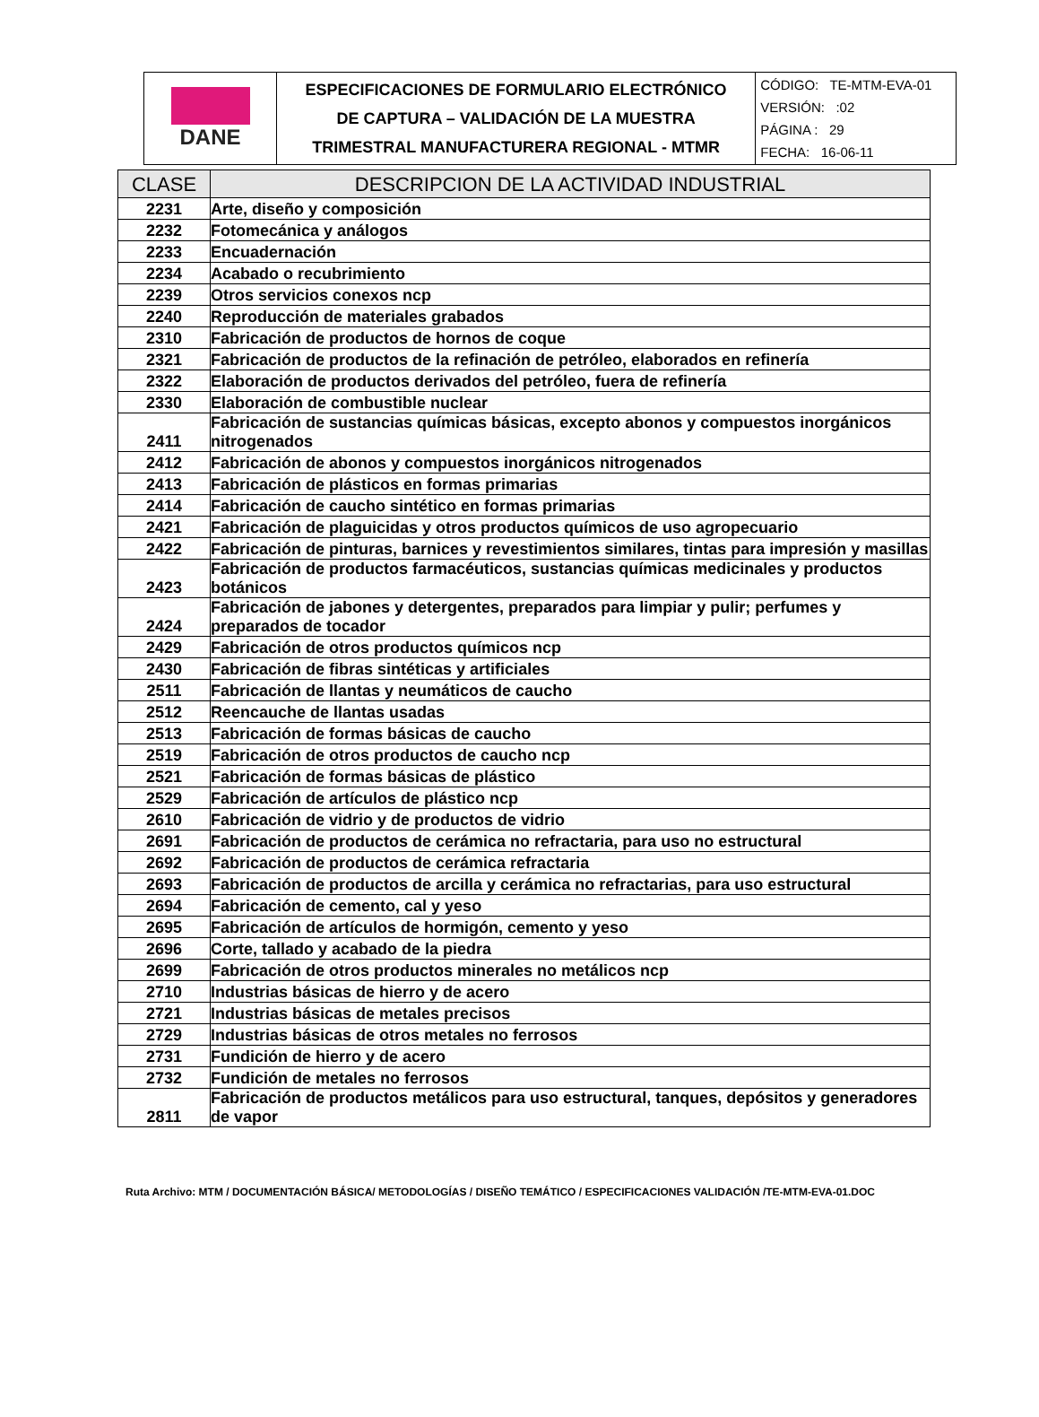| DANE | ESPECIFICACIONES DE FORMULARIO ELECTRÓNICO DE CAPTURA – VALIDACIÓN DE LA MUESTRA TRIMESTRAL MANUFACTURERA REGIONAL - MTMR | CÓDIGO: TE-MTM-EVA-01 VERSIÓN: :02 PÁGINA : 29 FECHA: 16-06-11 |
| CLASE | DESCRIPCION DE LA ACTIVIDAD INDUSTRIAL |
| --- | --- |
| 2231 | Arte, diseño y composición |
| 2232 | Fotomecánica y análogos |
| 2233 | Encuadernación |
| 2234 | Acabado o recubrimiento |
| 2239 | Otros servicios conexos ncp |
| 2240 | Reproducción de materiales grabados |
| 2310 | Fabricación de productos de hornos de coque |
| 2321 | Fabricación de productos de la refinación de petróleo, elaborados en refinería |
| 2322 | Elaboración de productos derivados del petróleo, fuera de refinería |
| 2330 | Elaboración de combustible nuclear |
| 2411 | Fabricación de sustancias químicas básicas, excepto abonos y compuestos inorgánicos nitrogenados |
| 2412 | Fabricación de abonos y compuestos inorgánicos nitrogenados |
| 2413 | Fabricación de plásticos en formas primarias |
| 2414 | Fabricación de caucho sintético en formas primarias |
| 2421 | Fabricación de plaguicidas y otros productos químicos de uso agropecuario |
| 2422 | Fabricación de pinturas, barnices y revestimientos similares, tintas para impresión y masillas |
| 2423 | Fabricación de productos farmacéuticos, sustancias químicas medicinales y productos botánicos |
| 2424 | Fabricación de jabones y detergentes, preparados para limpiar y pulir; perfumes y preparados de tocador |
| 2429 | Fabricación de otros productos químicos ncp |
| 2430 | Fabricación de fibras sintéticas y artificiales |
| 2511 | Fabricación de llantas y neumáticos de caucho |
| 2512 | Reencauche de llantas usadas |
| 2513 | Fabricación de formas básicas de caucho |
| 2519 | Fabricación de otros productos de caucho ncp |
| 2521 | Fabricación de formas básicas de plástico |
| 2529 | Fabricación de artículos de plástico ncp |
| 2610 | Fabricación de vidrio y de productos de vidrio |
| 2691 | Fabricación de productos de cerámica no refractaria, para uso no estructural |
| 2692 | Fabricación de productos de cerámica refractaria |
| 2693 | Fabricación de productos de arcilla y cerámica no refractarias, para uso estructural |
| 2694 | Fabricación de cemento, cal y yeso |
| 2695 | Fabricación de artículos de hormigón, cemento y yeso |
| 2696 | Corte, tallado y acabado de la piedra |
| 2699 | Fabricación de otros productos minerales no metálicos ncp |
| 2710 | Industrias básicas de hierro y de acero |
| 2721 | Industrias básicas de metales precisos |
| 2729 | Industrias básicas de otros metales no ferrosos |
| 2731 | Fundición de hierro y de acero |
| 2732 | Fundición de metales no ferrosos |
| 2811 | Fabricación de productos metálicos para uso estructural, tanques, depósitos y generadores de vapor |
Ruta Archivo: MTM / DOCUMENTACIÓN BÁSICA/ METODOLOGÍAS / DISEÑO TEMÁTICO / ESPECIFICACIONES VALIDACIÓN /TE-MTM-EVA-01.DOC